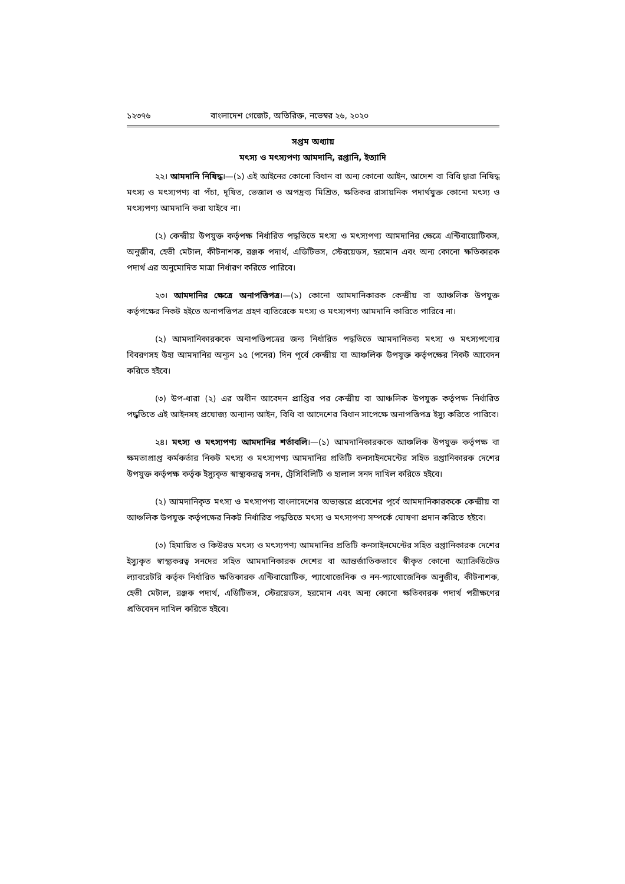১২৩৭৬ বাংলাদেশ গেজেট, অতিরিক্ত, নভেম্বর ২৬, ২০২০
সপ্তম অধ্যায়
মৎস্য ও মৎস্যপণ্য আমদানি, রপ্তানি, ইত্যাদি
২২। আমদানি নিষিদ্ধ।—(১) এই আইনের কোনো বিধান বা অন্য কোনো আইন, আদেশ বা বিধি দ্বারা নিষিদ্ধ মৎস্য ও মৎস্যপণ্য বা পঁচা, দূষিত, ভেজাল ও অপদ্রব্য মিশ্রিত, ক্ষতিকর রাসায়নিক পদার্থযুক্ত কোনো মৎস্য ও মৎস্যপণ্য আমদানি করা যাইবে না।
(২) কেন্দ্রীয় উপযুক্ত কর্তৃপক্ষ নির্ধারিত পদ্ধতিতে মৎস্য ও মৎস্যপণ্য আমদানির ক্ষেত্রে এন্টিবায়োটিকস, অনুজীব, হেভী মেটাল, কীটনাশক, রঞ্জক পদার্থ, এডিটিভস, স্টেরয়েডস, হরমোন এবং অন্য কোনো ক্ষতিকারক পদার্থ এর অনুমোদিত মাত্রা নির্ধারণ করিতে পারিবে।
২৩। আমদানির ক্ষেত্রে অনাপত্তিপত্র।—(১) কোনো আমদানিকারক কেন্দ্রীয় বা আঞ্চলিক উপযুক্ত কর্তৃপক্ষের নিকট হইতে অনাপত্তিপত্র গ্রহণ ব্যতিরেকে মৎস্য ও মৎস্যপণ্য আমদানি কারিতে পারিবে না।
(২) আমদানিকারককে অনাপত্তিপত্রের জন্য নির্ধারিত পদ্ধতিতে আমদানিতব্য মৎস্য ও মৎস্যপণ্যের বিবরণসহ উহা আমদানির অন্যূন ১৫ (পনের) দিন পূর্বে কেন্দ্রীয় বা আঞ্চলিক উপযুক্ত কর্তৃপক্ষের নিকট আবেদন করিতে হইবে।
(৩) উপ-ধারা (২) এর অধীন আবেদন প্রাপ্তির পর কেন্দ্রীয় বা আঞ্চলিক উপযুক্ত কর্তৃপক্ষ নির্ধারিত পদ্ধতিতে এই আইনসহ প্রযোজ্য অন্যান্য আইন, বিধি বা আদেশের বিধান সাপেক্ষে অনাপত্তিপত্র ইস্যু করিতে পারিবে।
২৪। মৎস্য ও মৎস্যপণ্য আমদানির শর্তাবলি।—(১) আমদানিকারককে আঞ্চলিক উপযুক্ত কর্তৃপক্ষ বা ক্ষমতাপ্রাপ্ত কর্মকর্তার নিকট মৎস্য ও মৎস্যপণ্য আমদানির প্রতিটি কনসাইনমেন্টের সহিত রপ্তানিকারক দেশের উপযুক্ত কর্তৃপক্ষ কর্তৃক ইস্যুকৃত স্বাস্থ্যকরত্ব সনদ, ট্রেসিবিলিটি ও হালাল সনদ দাখিল করিতে হইবে।
(২) আমদানিকৃত মৎস্য ও মৎস্যপণ্য বাংলাদেশের অভ্যন্তরে প্রবেশের পূর্বে আমদানিকারককে কেন্দ্রীয় বা আঞ্চলিক উপযুক্ত কর্তৃপক্ষের নিকট নির্ধারিত পদ্ধতিতে মৎস্য ও মৎস্যপণ্য সম্পর্কে ঘোষণা প্রদান করিতে হইবে।
(৩) হিমায়িত ও কিউরড মৎস্য ও মৎস্যপণ্য আমদানির প্রতিটি কনসাইনমেন্টের সহিত রপ্তানিকারক দেশের ইস্যুকৃত স্বাস্থ্যকরত্ব সনদের সহিত আমদানিকারক দেশের বা আন্তর্জাতিকভাবে স্বীকৃত কোনো অ্যাক্রিডিটেড ল্যাবরেটরি কর্তৃক নির্ধারিত ক্ষতিকারক এন্টিবায়োটিক, প্যাথোজেনিক ও নন-প্যাথোজেনিক অনুজীব, কীটনাশক, হেভী মেটাল, রঞ্জক পদার্থ, এডিটিভস, স্টেরয়েডস, হরমোন এবং অন্য কোনো ক্ষতিকারক পদার্থ পরীক্ষণের প্রতিবেদন দাখিল করিতে হইবে।